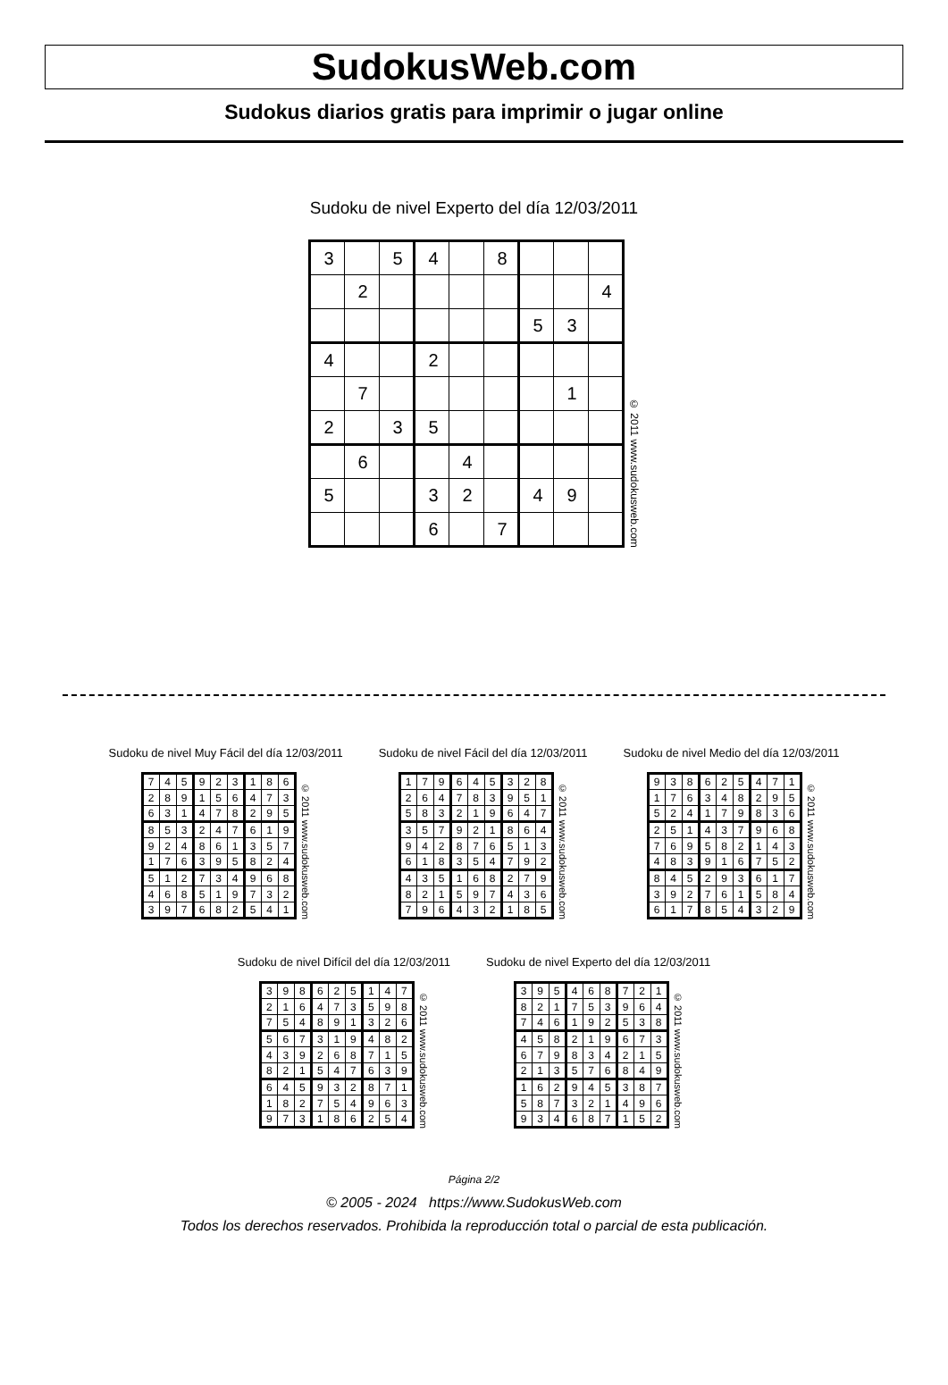SudokusWeb.com
Sudokus diarios gratis para imprimir o jugar online
Sudoku de nivel Experto del día 12/03/2011
| 3 | | 5 | 4 | | 8 | | | |
| | 2 | | | | | | | 4 |
| | | | | | | 5 | 3 | |
| 4 | | | 2 | | | | | |
| | 7 | | | | | | 1 | |
| 2 | | 3 | 5 | | | | | |
| | 6 | | | 4 | | | | |
| 5 | | | 3 | 2 | | 4 | 9 | |
| | | | 6 | | 7 | | | |
© 2011 www.sudokusweb.com
Sudoku de nivel Muy Fácil del día 12/03/2011
| 7 | 4 | 5 | 9 | 2 | 3 | 1 | 8 | 6 |
| 2 | 8 | 9 | 1 | 5 | 6 | 4 | 7 | 3 |
| 6 | 3 | 1 | 4 | 7 | 8 | 2 | 9 | 5 |
| 8 | 5 | 3 | 2 | 4 | 7 | 6 | 1 | 9 |
| 9 | 2 | 4 | 8 | 6 | 1 | 3 | 5 | 7 |
| 1 | 7 | 6 | 3 | 9 | 5 | 8 | 2 | 4 |
| 5 | 1 | 2 | 7 | 3 | 4 | 9 | 6 | 8 |
| 4 | 6 | 8 | 5 | 1 | 9 | 7 | 3 | 2 |
| 3 | 9 | 7 | 6 | 8 | 2 | 5 | 4 | 1 |
© 2011 www.sudokusweb.com
Sudoku de nivel Fácil del día 12/03/2011
| 1 | 7 | 9 | 6 | 4 | 5 | 3 | 2 | 8 |
| 2 | 6 | 4 | 7 | 8 | 3 | 9 | 5 | 1 |
| 5 | 8 | 3 | 2 | 1 | 9 | 6 | 4 | 7 |
| 3 | 5 | 7 | 9 | 2 | 1 | 8 | 6 | 4 |
| 9 | 4 | 2 | 8 | 7 | 6 | 5 | 1 | 3 |
| 6 | 1 | 8 | 3 | 5 | 4 | 7 | 9 | 2 |
| 4 | 3 | 5 | 1 | 6 | 8 | 2 | 7 | 9 |
| 8 | 2 | 1 | 5 | 9 | 7 | 4 | 3 | 6 |
| 7 | 9 | 6 | 4 | 3 | 2 | 1 | 8 | 5 |
© 2011 www.sudokusweb.com
Sudoku de nivel Medio del día 12/03/2011
| 9 | 3 | 8 | 6 | 2 | 5 | 4 | 7 | 1 |
| 1 | 7 | 6 | 3 | 4 | 8 | 2 | 9 | 5 |
| 5 | 2 | 4 | 1 | 7 | 9 | 8 | 3 | 6 |
| 2 | 5 | 1 | 4 | 3 | 7 | 9 | 6 | 8 |
| 7 | 6 | 9 | 5 | 8 | 2 | 1 | 4 | 3 |
| 4 | 8 | 3 | 9 | 1 | 6 | 7 | 5 | 2 |
| 8 | 4 | 5 | 2 | 9 | 3 | 6 | 1 | 7 |
| 3 | 9 | 2 | 7 | 6 | 1 | 5 | 8 | 4 |
| 6 | 1 | 7 | 8 | 5 | 4 | 3 | 2 | 9 |
© 2011 www.sudokusweb.com
Sudoku de nivel Difícil del día 12/03/2011
| 3 | 9 | 8 | 6 | 2 | 5 | 1 | 4 | 7 |
| 2 | 1 | 6 | 4 | 7 | 3 | 5 | 9 | 8 |
| 7 | 5 | 4 | 8 | 9 | 1 | 3 | 2 | 6 |
| 5 | 6 | 7 | 3 | 1 | 9 | 4 | 8 | 2 |
| 4 | 3 | 9 | 2 | 6 | 8 | 7 | 1 | 5 |
| 8 | 2 | 1 | 5 | 4 | 7 | 6 | 3 | 9 |
| 6 | 4 | 5 | 9 | 3 | 2 | 8 | 7 | 1 |
| 1 | 8 | 2 | 7 | 5 | 4 | 9 | 6 | 3 |
| 9 | 7 | 3 | 1 | 8 | 6 | 2 | 5 | 4 |
© 2011 www.sudokusweb.com
Sudoku de nivel Experto del día 12/03/2011
| 3 | 9 | 5 | 4 | 6 | 8 | 7 | 2 | 1 |
| 8 | 2 | 1 | 7 | 5 | 3 | 9 | 6 | 4 |
| 7 | 4 | 6 | 1 | 9 | 2 | 5 | 3 | 8 |
| 4 | 5 | 8 | 2 | 1 | 9 | 6 | 7 | 3 |
| 6 | 7 | 9 | 8 | 3 | 4 | 2 | 1 | 5 |
| 2 | 1 | 3 | 5 | 7 | 6 | 8 | 4 | 9 |
| 1 | 6 | 2 | 9 | 4 | 5 | 3 | 8 | 7 |
| 5 | 8 | 7 | 3 | 2 | 1 | 4 | 9 | 6 |
| 9 | 3 | 4 | 6 | 8 | 7 | 1 | 5 | 2 |
© 2011 www.sudokusweb.com
Página 2/2
© 2005 - 2024 https://www.SudokusWeb.com
Todos los derechos reservados. Prohibida la reproducción total o parcial de esta publicación.